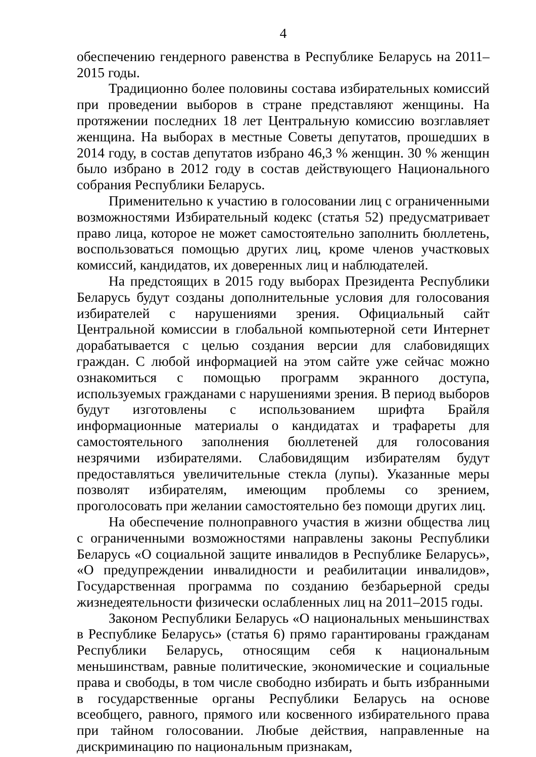4
обеспечению гендерного равенства в Республике Беларусь на 2011–2015 годы.
Традиционно более половины состава избирательных комиссий при проведении выборов в стране представляют женщины. На протяжении последних 18 лет Центральную комиссию возглавляет женщина. На выборах в местные Советы депутатов, прошедших в 2014 году, в состав депутатов избрано 46,3 % женщин. 30 % женщин было избрано в 2012 году в состав действующего Национального собрания Республики Беларусь.
Применительно к участию в голосовании лиц с ограниченными возможностями Избирательный кодекс (статья 52) предусматривает право лица, которое не может самостоятельно заполнить бюллетень, воспользоваться помощью других лиц, кроме членов участковых комиссий, кандидатов, их доверенных лиц и наблюдателей.
На предстоящих в 2015 году выборах Президента Республики Беларусь будут созданы дополнительные условия для голосования избирателей с нарушениями зрения. Официальный сайт Центральной комиссии в глобальной компьютерной сети Интернет дорабатывается с целью создания версии для слабовидящих граждан. С любой информацией на этом сайте уже сейчас можно ознакомиться с помощью программ экранного доступа, используемых гражданами с нарушениями зрения. В период выборов будут изготовлены с использованием шрифта Брайля информационные материалы о кандидатах и трафареты для самостоятельного заполнения бюллетеней для голосования незрячими избирателями. Слабовидящим избирателям будут предоставляться увеличительные стекла (лупы). Указанные меры позволят избирателям, имеющим проблемы со зрением, проголосовать при желании самостоятельно без помощи других лиц.
На обеспечение полноправного участия в жизни общества лиц с ограниченными возможностями направлены законы Республики Беларусь «О социальной защите инвалидов в Республике Беларусь», «О предупреждении инвалидности и реабилитации инвалидов», Государственная программа по созданию безбарьерной среды жизнедеятельности физически ослабленных лиц на 2011–2015 годы.
Законом Республики Беларусь «О национальных меньшинствах в Республике Беларусь» (статья 6) прямо гарантированы гражданам Республики Беларусь, относящим себя к национальным меньшинствам, равные политические, экономические и социальные права и свободы, в том числе свободно избирать и быть избранными в государственные органы Республики Беларусь на основе всеобщего, равного, прямого или косвенного избирательного права при тайном голосовании. Любые действия, направленные на дискриминацию по национальным признакам,